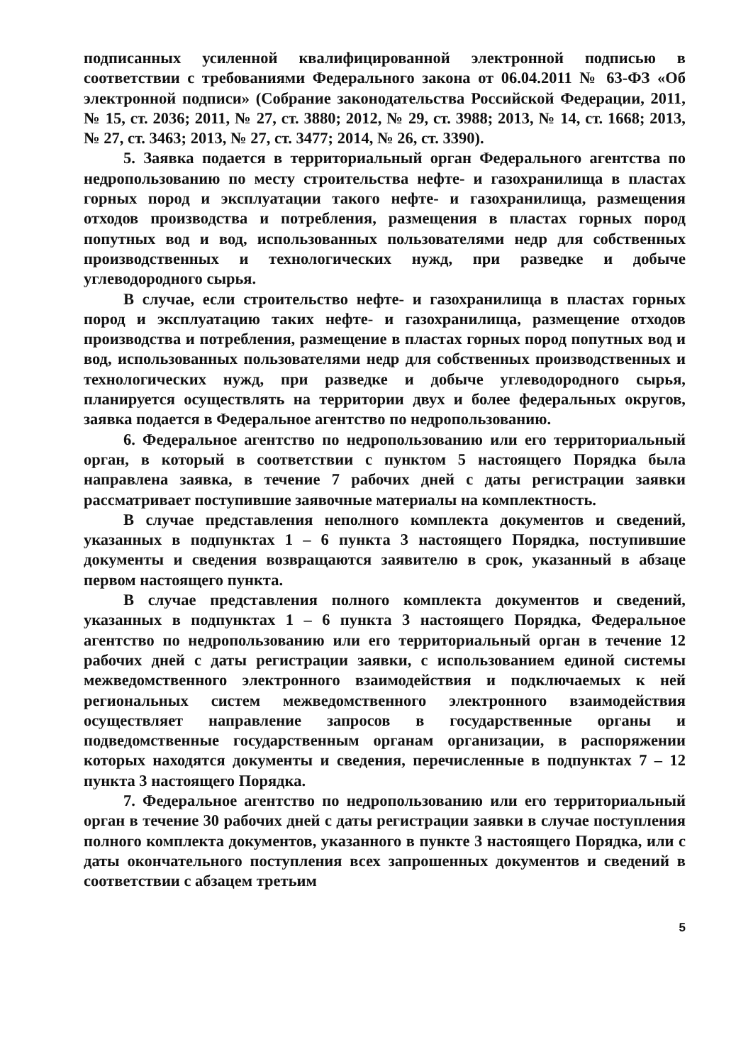подписанных усиленной квалифицированной электронной подписью в соответствии с требованиями Федерального закона от 06.04.2011 № 63-ФЗ «Об электронной подписи» (Собрание законодательства Российской Федерации, 2011, № 15, ст. 2036; 2011, № 27, ст. 3880; 2012, № 29, ст. 3988; 2013, № 14, ст. 1668; 2013, № 27, ст. 3463; 2013, № 27, ст. 3477; 2014, № 26, ст. 3390).
5. Заявка подается в территориальный орган Федерального агентства по недропользованию по месту строительства нефте- и газохранилища в пластах горных пород и эксплуатации такого нефте- и газохранилища, размещения отходов производства и потребления, размещения в пластах горных пород попутных вод и вод, использованных пользователями недр для собственных производственных и технологических нужд, при разведке и добыче углеводородного сырья.
В случае, если строительство нефте- и газохранилища в пластах горных пород и эксплуатацию таких нефте- и газохранилища, размещение отходов производства и потребления, размещение в пластах горных пород попутных вод и вод, использованных пользователями недр для собственных производственных и технологических нужд, при разведке и добыче углеводородного сырья, планируется осуществлять на территории двух и более федеральных округов, заявка подается в Федеральное агентство по недропользованию.
6. Федеральное агентство по недропользованию или его территориальный орган, в который в соответствии с пунктом 5 настоящего Порядка была направлена заявка, в течение 7 рабочих дней с даты регистрации заявки рассматривает поступившие заявочные материалы на комплектность.
В случае представления неполного комплекта документов и сведений, указанных в подпунктах 1 – 6 пункта 3 настоящего Порядка, поступившие документы и сведения возвращаются заявителю в срок, указанный в абзаце первом настоящего пункта.
В случае представления полного комплекта документов и сведений, указанных в подпунктах 1 – 6 пункта 3 настоящего Порядка, Федеральное агентство по недропользованию или его территориальный орган в течение 12 рабочих дней с даты регистрации заявки, с использованием единой системы межведомственного электронного взаимодействия и подключаемых к ней региональных систем межведомственного электронного взаимодействия осуществляет направление запросов в государственные органы и подведомственные государственным органам организации, в распоряжении которых находятся документы и сведения, перечисленные в подпунктах 7 – 12 пункта 3 настоящего Порядка.
7. Федеральное агентство по недропользованию или его территориальный орган в течение 30 рабочих дней с даты регистрации заявки в случае поступления полного комплекта документов, указанного в пункте 3 настоящего Порядка, или с даты окончательного поступления всех запрошенных документов и сведений в соответствии с абзацем третьим
5